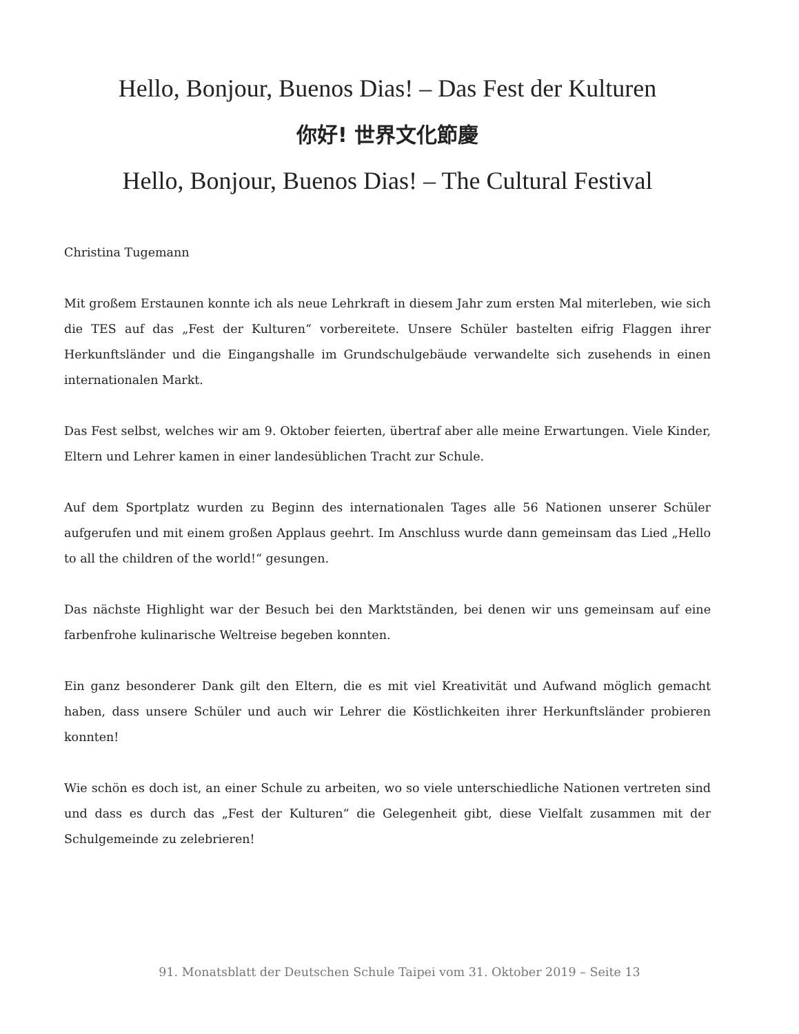Hello, Bonjour, Buenos Dias! – Das Fest der Kulturen
你好! 世界文化節慶
Hello, Bonjour, Buenos Dias! – The Cultural Festival
Christina Tugemann
Mit großem Erstaunen konnte ich als neue Lehrkraft in diesem Jahr zum ersten Mal miterleben, wie sich die TES auf das „Fest der Kulturen“ vorbereitete. Unsere Schüler bastelten eifrig Flaggen ihrer Herkunftsländer und die Eingangshalle im Grundschulgebäude verwandelte sich zusehends in einen internationalen Markt.
Das Fest selbst, welches wir am 9. Oktober feierten, übertraf aber alle meine Erwartungen. Viele Kinder, Eltern und Lehrer kamen in einer landesüblichen Tracht zur Schule.
Auf dem Sportplatz wurden zu Beginn des internationalen Tages alle 56 Nationen unserer Schüler aufgerufen und mit einem großen Applaus geehrt. Im Anschluss wurde dann gemeinsam das Lied „Hello to all the children of the world!“ gesungen.
Das nächste Highlight war der Besuch bei den Marktständen, bei denen wir uns gemeinsam auf eine farbenfrohe kulinarische Weltreise begeben konnten.
Ein ganz besonderer Dank gilt den Eltern, die es mit viel Kreativität und Aufwand möglich gemacht haben, dass unsere Schüler und auch wir Lehrer die Köstlichkeiten ihrer Herkunftsländer probieren konnten!
Wie schön es doch ist, an einer Schule zu arbeiten, wo so viele unterschiedliche Nationen vertreten sind und dass es durch das „Fest der Kulturen“ die Gelegenheit gibt, diese Vielfalt zusammen mit der Schulgemeinde zu zelebrieren!
91. Monatsblatt der Deutschen Schule Taipei vom 31. Oktober 2019 – Seite 13